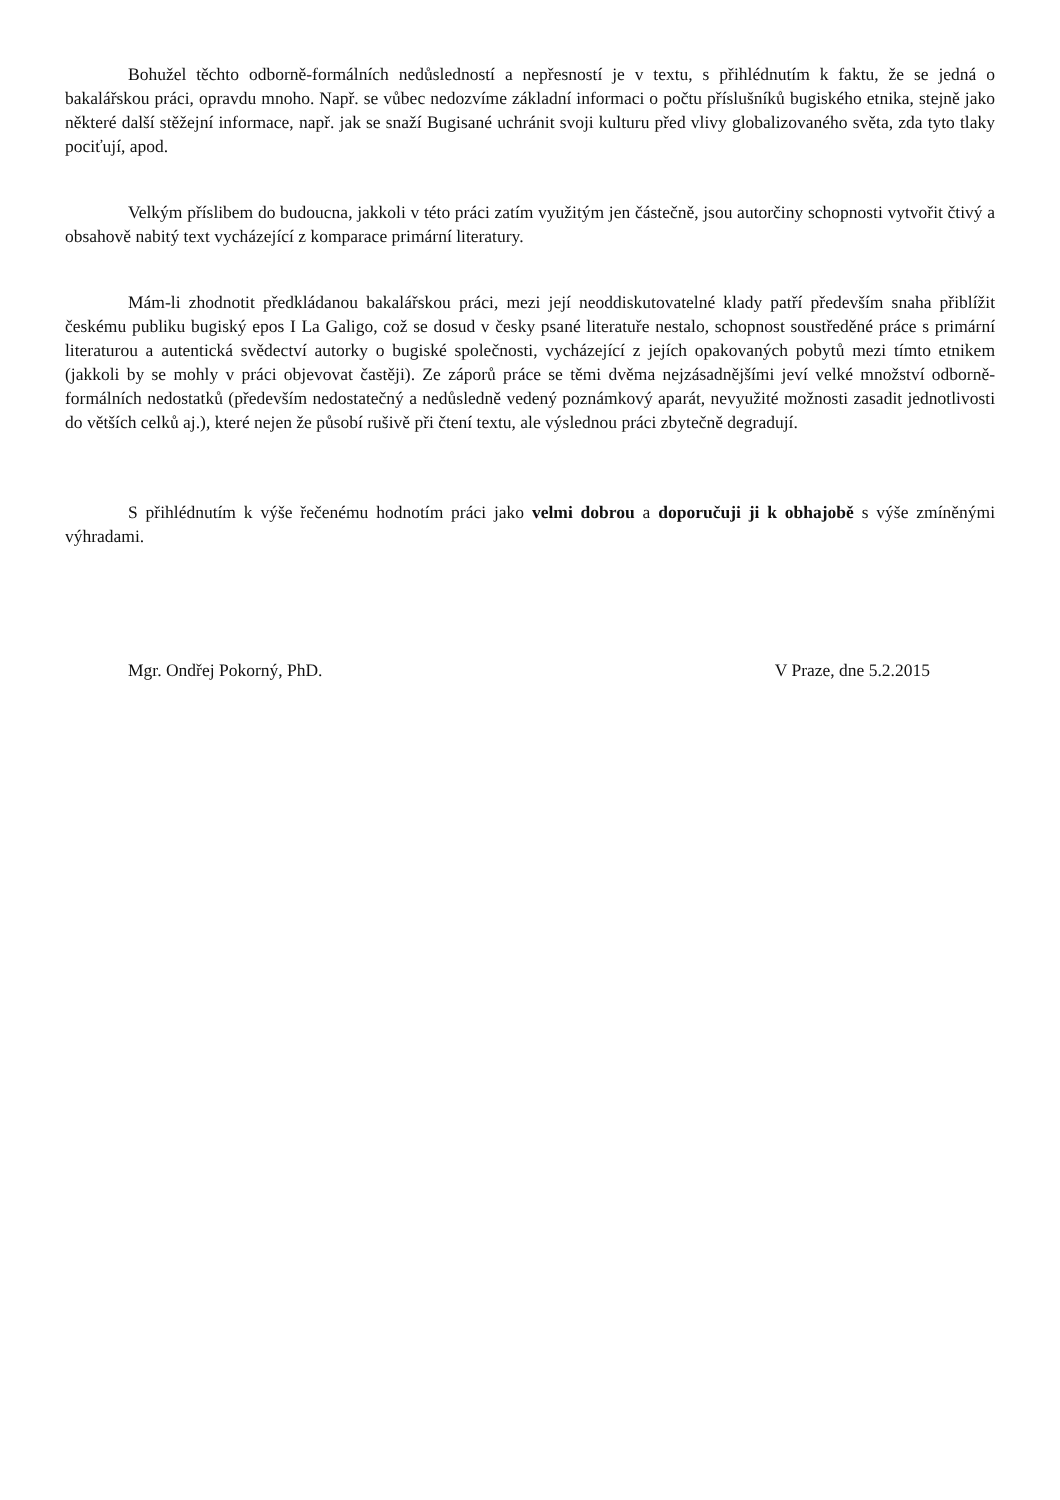Bohužel těchto odborně-formálních nedůsledností a nepřesností je v textu, s přihlédnutím k faktu, že se jedná o bakalářskou práci, opravdu mnoho. Např. se vůbec nedozvíme základní informaci o počtu příslušníků bugiského etnika, stejně jako některé další stěžejní informace, např. jak se snaží Bugisané uchránit svoji kulturu před vlivy globalizovaného světa, zda tyto tlaky pociťují, apod.
Velkým příslibem do budoucna, jakkoli v této práci zatím využitým jen částečně, jsou autorčiny schopnosti vytvořit čtivý a obsahově nabitý text vycházející z komparace primární literatury.
Mám-li zhodnotit předkládanou bakalářskou práci, mezi její neoddiskutovatelné klady patří především snaha přiblížit českému publiku bugiský epos I La Galigo, což se dosud v česky psané literatuře nestalo, schopnost soustředěné práce s primární literaturou a autentická svědectví autorky o bugiské společnosti, vycházející z jejích opakovaných pobytů mezi tímto etnikem (jakkoli by se mohly v práci objevovat častěji). Ze záporů práce se těmi dvěma nejzásadnějšími jeví velké množství odborně-formálních nedostatků (především nedostatečný a nedůsledně vedený poznámkový aparát, nevyužité možnosti zasadit jednotlivosti do větších celků aj.), které nejen že působí rušivě při čtení textu, ale výslednou práci zbytečně degradují.
S přihlédnutím k výše řečenému hodnotím práci jako velmi dobrou a doporučuji ji k obhajobě s výše zmíněnými výhradami.
Mgr. Ondřej Pokorný, PhD. V Praze, dne 5.2.2015